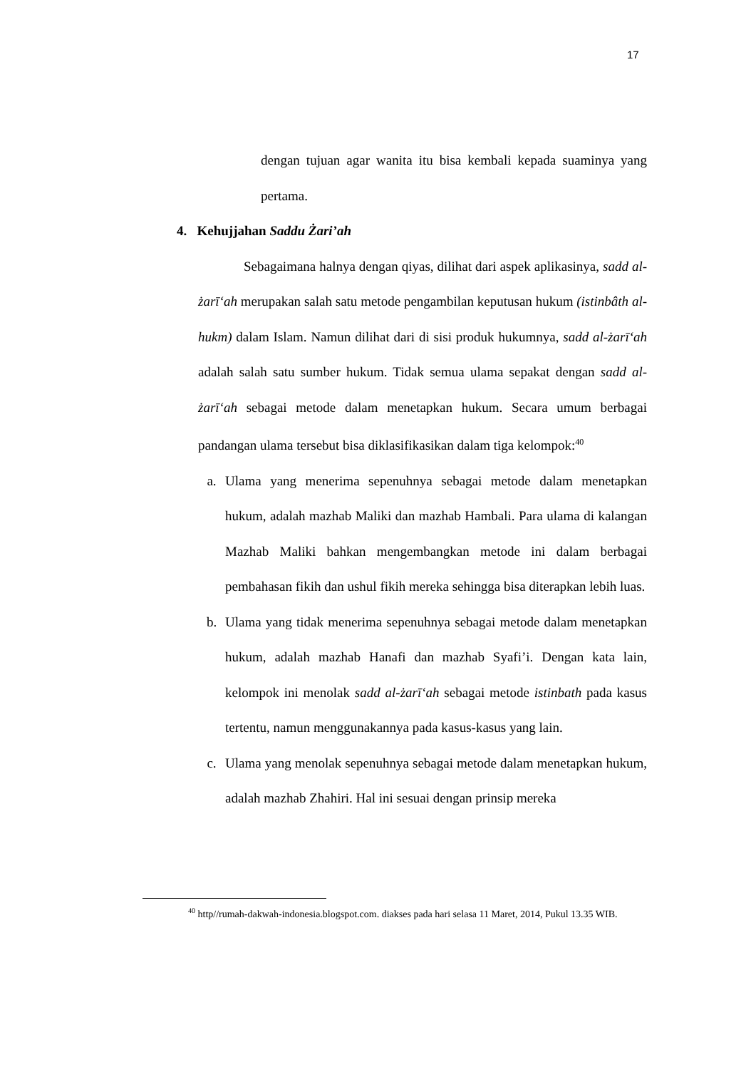17
dengan tujuan agar wanita itu bisa kembali kepada suaminya yang pertama.
4. Kehujjahan Saddu Żari’ah
Sebagaimana halnya dengan qiyas, dilihat dari aspek aplikasinya, sadd al-żarīʻah merupakan salah satu metode pengambilan keputusan hukum (istinbâth al-hukm) dalam Islam. Namun dilihat dari di sisi produk hukumnya, sadd al-żarīʻah adalah salah satu sumber hukum. Tidak semua ulama sepakat dengan sadd al-żarīʻah sebagai metode dalam menetapkan hukum. Secara umum berbagai pandangan ulama tersebut bisa diklasifikasikan dalam tiga kelompok:<sup>40</sup>
a. Ulama yang menerima sepenuhnya sebagai metode dalam menetapkan hukum, adalah mazhab Maliki dan mazhab Hambali. Para ulama di kalangan Mazhab Maliki bahkan mengembangkan metode ini dalam berbagai pembahasan fikih dan ushul fikih mereka sehingga bisa diterapkan lebih luas.
b. Ulama yang tidak menerima sepenuhnya sebagai metode dalam menetapkan hukum, adalah mazhab Hanafi dan mazhab Syafi’i. Dengan kata lain, kelompok ini menolak sadd al-żarīʻah sebagai metode istinbath pada kasus tertentu, namun menggunakannya pada kasus-kasus yang lain.
c. Ulama yang menolak sepenuhnya sebagai metode dalam menetapkan hukum, adalah mazhab Zhahiri. Hal ini sesuai dengan prinsip mereka
<sup>40</sup> http//rumah-dakwah-indonesia.blogspot.com. diakses pada hari selasa 11 Maret, 2014, Pukul 13.35 WIB.